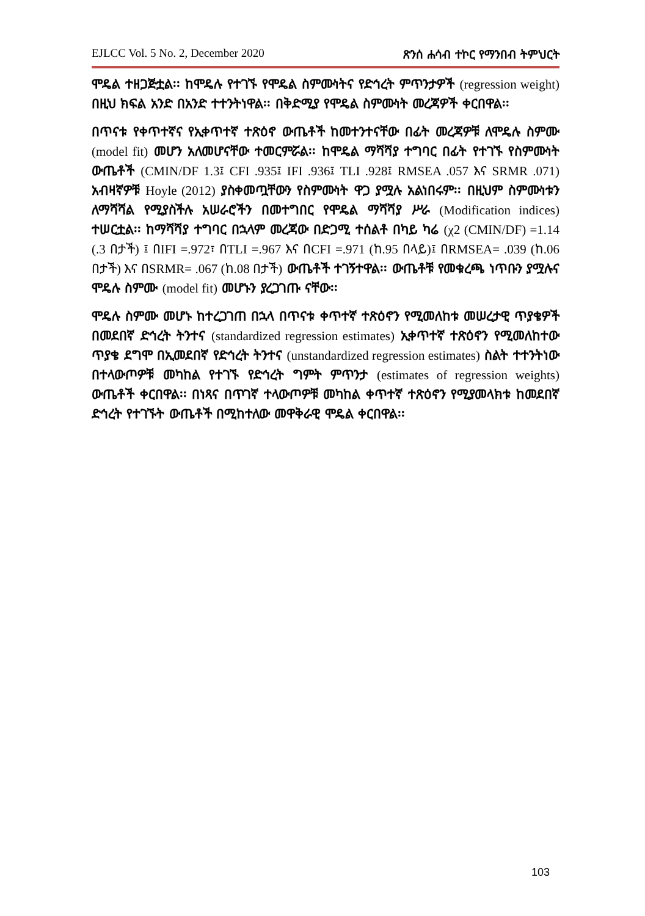EJLCC Vol. 5 No. 2, December 2020 ጽንሰ ሐሳብ ተኮር የማንበብ ትምህርት
ሞዴል ተዘጋጅቷል፡፡ ከሞዴሉ የተገኙ የሞዴል ስምሙነትና የድኅረት ምጥንታዎች (regression weight) በዚህ ክፍል አንድ በአንድ ተተንትነዋል፡፡ በቅድሚያ የሞዴል ስምሙነት መረጃዎች ቀርበዋል፡፡
በጥናቱ የቀጥተኛና የኢቀጥተኛ ተጽዕኖ ውጤቶች ከመተንተናቸው በፊት መረጃዎቹ ለሞዴሉ ስምሙ (model fit) መሆን አለመሆናቸው ተመርምሯል፡፡ ከሞዴል ማሻሻያ ተግባር በፊት የተገኙ የስምሙነት ውጤቶች (CMIN/DF 1.3፤ CFI .935፤ IFI .936፤ TLI .928፤ RMSEA .057 እና SRMR .071) አብዛኛዎቹ Hoyle (2012) ያስቀመጧቸውን የስምሙነት ዋጋ ያሟሉ አልነበሩም፡፡ በዚህም ስምሙነቱን ለማሻሻል የሚያስችሉ አሠራሮችን በመተግበር የሞዴል ማሻሻያ ሥራ (Modification indices) ተሠርቷል፡፡ ከማሻሻያ ተግባር በኋላም መረጃው በድጋሚ ተሰልቶ በካይ ካሬ (χ2 (CMIN/DF) =1.14 (.3 በታች) ፤ በIFI =.972፣ በTLI =.967 እና በCFI =.971 (ከ.95 በላይ)፤ በRMSEA= .039 (ከ.06 በታች) እና በSRMR= .067 (ከ.08 በታች) ውጤቶች ተገኝተዋል፡፡ ውጤቶቹ የመቁረጫ ነጥቡን ያሟሉና ሞዴሉ ስምሙ (model fit) መሆኑን ያረጋገጡ ናቸው፡፡
ሞዴሉ ስምሙ መሆኑ ከተረጋገጠ በኋላ በጥናቱ ቀጥተኛ ተጽዕኖን የሚመለከቱ መሠረታዊ ጥያቄዎች በመደበኛ ድኅረት ትንተና (standardized regression estimates) ኢቀጥተኛ ተጽዕኖን የሚመለከተው ጥያቄ ደግሞ በኢመደበኛ የድኅረት ትንተና (unstandardized regression estimates) ስልት ተተንትነው በተላውጦዎቹ መካከል የተገኙ የድኅረት ግምት ምጥንታ (estimates of regression weights) ውጤቶች ቀርበዋል፡፡ በነጻና በጥገኛ ተላውጦዎቹ መካከል ቀጥተኛ ተጽዕኖን የሚያመላክቱ ከመደበኛ ድኅረት የተገኙት ውጤቶች በሚከተለው መዋቅራዊ ሞዴል ቀርበዋል፡፡
103